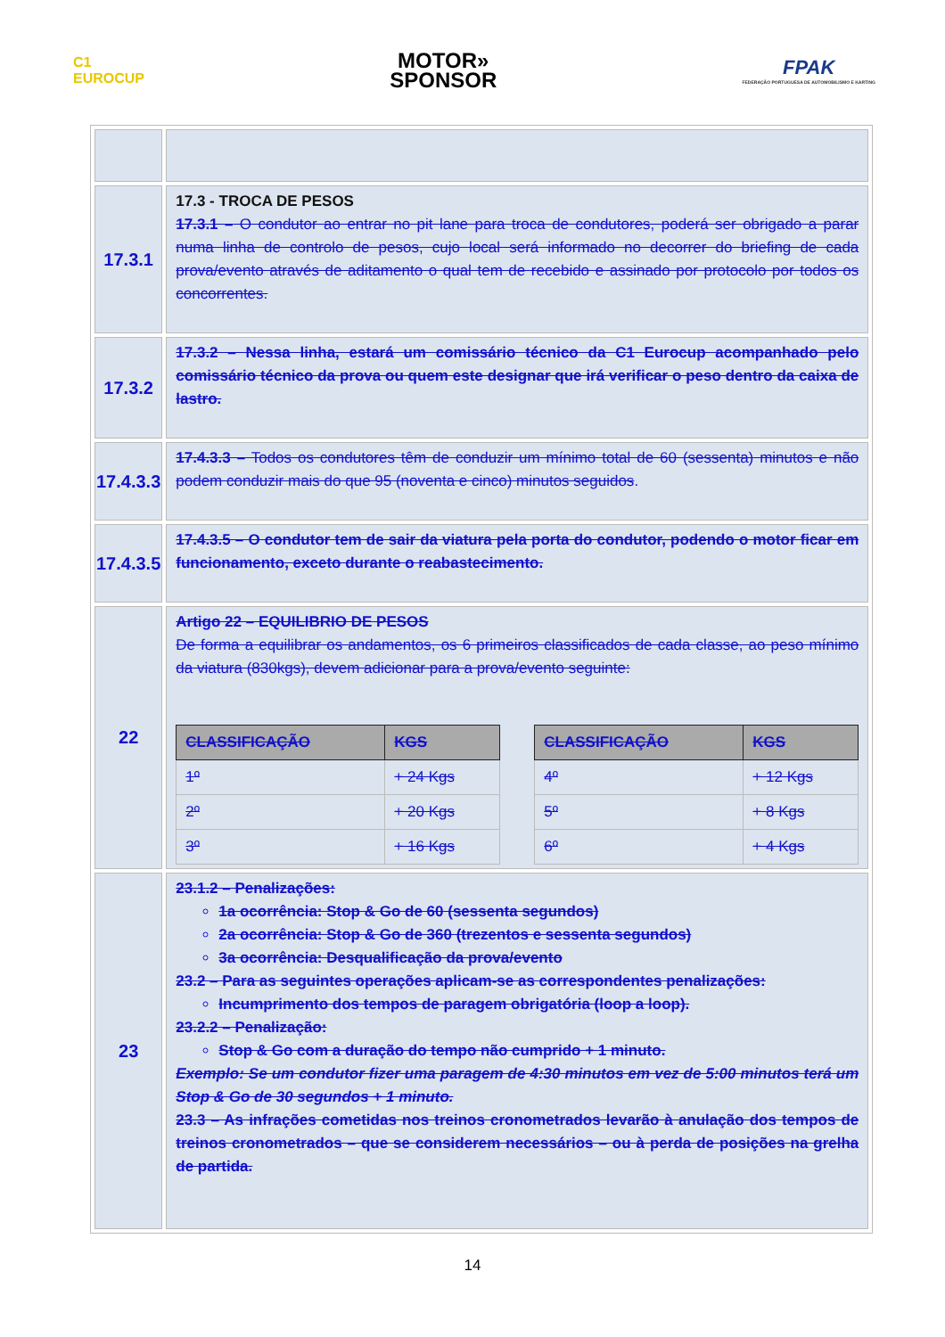C1
EUROCUP
MOTOR»
SPONSOR
FPAK
FEDERAÇÃO PORTUGUESA DE AUTOMOBILISMO E KARTING
| 17.3.1 | 17.3 - TROCA DE PESOS 17.3.1 – O condutor ao entrar no pit lane para troca de condutores, poderá ser obrigado a parar numa linha de controlo de pesos, cujo local será informado no decorrer do briefing de cada prova/evento através de aditamento o qual tem de recebido e assinado por protocolo por todos os concorrentes. |
| 17.3.2 | 17.3.2 – Nessa linha, estará um comissário técnico da C1 Eurocup acompanhado pelo comissário técnico da prova ou quem este designar que irá verificar o peso dentro da caixa de lastro. |
| 17.4.3.3 | 17.4.3.3 – Todos os condutores têm de conduzir um mínimo total de 60 (sessenta) minutos e não podem conduzir mais do que 95 (noventa e cinco) minutos seguidos . |
| 17.4.3.5 | 17.4.3.5 – O condutor tem de sair da viatura pela porta do condutor, podendo o motor ficar em funcionamento, exceto durante o reabastecimento. |
| 22 | Artigo 22 – EQUILIBRIO DE PESOS De forma a equilibrar os andamentos, os 6 primeiros classificados de cada classe, ao peso mínimo da viatura (830kgs), devem adicionar para a prova/evento seguinte: / CLASSIFICAÇÃO / KGS / / --- / --- / / 1º / + 24 Kgs / / 2º / + 20 Kgs / / 3º / + 16 Kgs / / CLASSIFICAÇÃO / KGS / / --- / --- / / 4º / + 12 Kgs / / 5º / + 8 Kgs / / 6º / + 4 Kgs / |
| 23 | 23.1.2 – Penalizações: 1a ocorrência: Stop & Go de 60 (sessenta segundos) 2a ocorrência: Stop & Go de 360 (trezentos e sessenta segundos) 3a ocorrência: Desqualificação da prova/evento 23.2 – Para as seguintes operações aplicam-se as correspondentes penalizações: Incumprimento dos tempos de paragem obrigatória (loop a loop). 23.2.2 – Penalização: Stop & Go com a duração do tempo não cumprido + 1 minuto. Exemplo: Se um condutor fizer uma paragem de 4:30 minutos em vez de 5:00 minutos terá um Stop & Go de 30 segundos + 1 minuto. 23.3 – As infrações cometidas nos treinos cronometrados levarão à anulação dos tempos de treinos cronometrados – que se considerem necessários – ou à perda de posições na grelha de partida. |
14